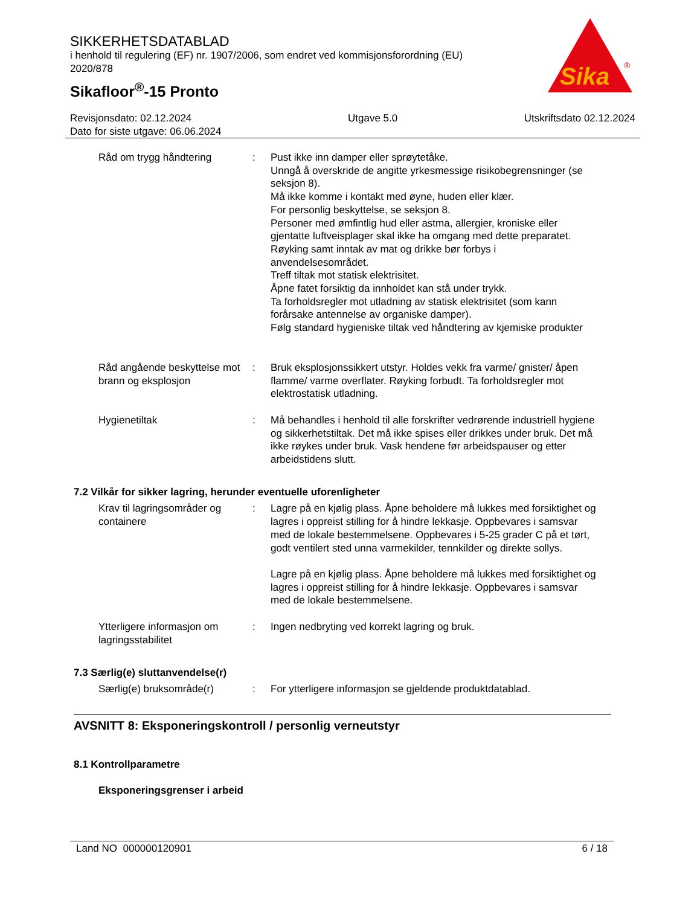SIKKERHETSDATABLAD
i henhold til regulering (EF) nr. 1907/2006, som endret ved kommisjonsforordning (EU) 2020/878
Sikafloor<sup>®</sup>-15 Pronto
Sika
®
Revisjonsdato: 02.12.2024
Dato for siste utgave: 06.06.2024
Utgave 5.0 Utskriftsdato 02.12.2024
Råd om trygg håndtering : Pust ikke inn damper eller sprøytetåke.
Unngå å overskride de angitte yrkesmessige risikobegrensninger (se seksjon 8).
Må ikke komme i kontakt med øyne, huden eller klær.
For personlig beskyttelse, se seksjon 8.
Personer med ømfintlig hud eller astma, allergier, kroniske eller gjentatte luftveisplager skal ikke ha omgang med dette preparatet.
Røyking samt inntak av mat og drikke bør forbys i anvendelsesområdet.
Treff tiltak mot statisk elektrisitet.
Åpne fatet forsiktig da innholdet kan stå under trykk.
Ta forholdsregler mot utladning av statisk elektrisitet (som kann forårsake antennelse av organiske damper).
Følg standard hygieniske tiltak ved håndtering av kjemiske produkter
Råd angående beskyttelse mot brann og eksplosjon
: Bruk eksplosjonssikkert utstyr. Holdes vekk fra varme/ gnister/ åpen flamme/ varme overflater. Røyking forbudt. Ta forholdsregler mot elektrostatisk utladning.
Hygienetiltak : Må behandles i henhold til alle forskrifter vedrørende industriell hygiene og sikkerhetstiltak. Det må ikke spises eller drikkes under bruk. Det må ikke røykes under bruk. Vask hendene før arbeidspauser og etter arbeidstidens slutt.
7.2 Vilkår for sikker lagring, herunder eventuelle uforenligheter
Krav til lagringsområder og containere
: Lagre på en kjølig plass. Åpne beholdere må lukkes med forsiktighet og lagres i oppreist stilling for å hindre lekkasje. Oppbevares i samsvar med de lokale bestemmelsene. Oppbevares i 5-25 grader C på et tørt, godt ventilert sted unna varmekilder, tennkilder og direkte sollys.
Lagre på en kjølig plass. Åpne beholdere må lukkes med forsiktighet og lagres i oppreist stilling for å hindre lekkasje. Oppbevares i samsvar med de lokale bestemmelsene.
Ytterligere informasjon om lagringsstabilitet
: Ingen nedbryting ved korrekt lagring og bruk.
7.3 Særlig(e) sluttanvendelse(r)
Særlig(e) bruksområde(r) : For ytterligere informasjon se gjeldende produktdatablad.
AVSNITT 8: Eksponeringskontroll / personlig verneutstyr
8.1 Kontrollparametre
Eksponeringsgrenser i arbeid
Land NO 000000120901 6 / 18